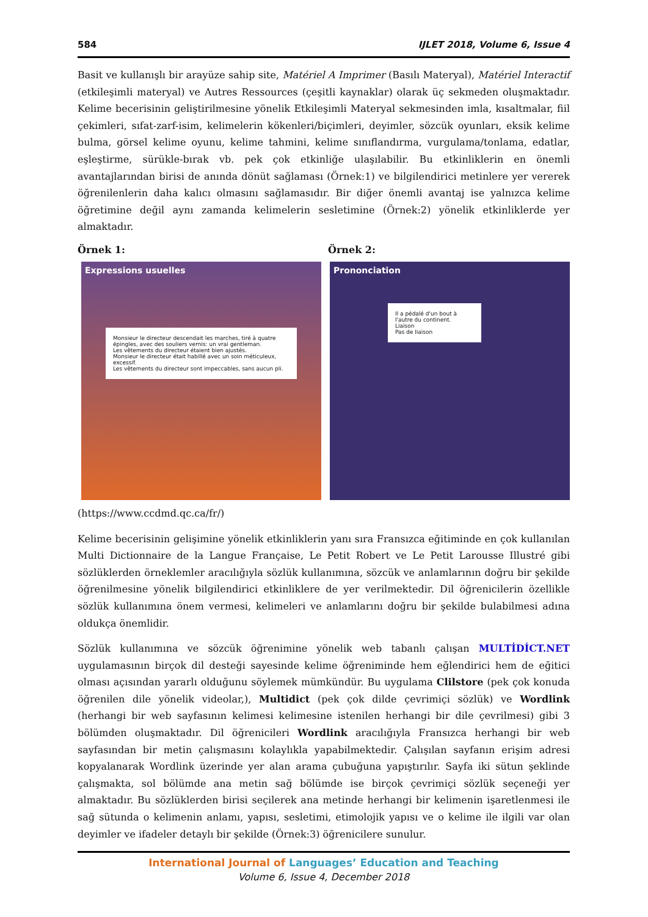584 IJLET 2018, Volume 6, Issue 4
Basit ve kullanışlı bir arayüze sahip site, Matériel A Imprimer (Basılı Materyal), Matériel Interactif (etkileşimli materyal) ve Autres Ressources (çeşitli kaynaklar) olarak üç sekmeden oluşmaktadır. Kelime becerisinin geliştirilmesine yönelik Etkileşimli Materyal sekmesinden imla, kısaltmalar, fiil çekimleri, sıfat-zarf-isim, kelimelerin kökenleri/biçimleri, deyimler, sözcük oyunları, eksik kelime bulma, görsel kelime oyunu, kelime tahmini, kelime sınıflandırma, vurgulama/tonlama, edatlar, eşleştirme, sürükle-bırak vb. pek çok etkinliğe ulaşılabilir. Bu etkinliklerin en önemli avantajlarından birisi de anında dönüt sağlaması (Örnek:1) ve bilgilendirici metinlere yer vererek öğrenilenlerin daha kalıcı olmasını sağlamasıdır. Bir diğer önemli avantaj ise yalnızca kelime öğretimine değil aynı zamanda kelimelerin sesletimine (Örnek:2) yönelik etkinliklerde yer almaktadır.
Örnek 1: Örnek 2:
Expressions usuelles
Monsieur le directeur descendait les marches, tiré à quatre épingles, avec des souliers vernis: un vrai gentleman.
Les vêtements du directeur étaient bien ajustés.
Monsieur le directeur était habillé avec un soin méticuleux, excessif.
Les vêtements du directeur sont impeccables, sans aucun pli.
Prononciation
Il a pédalé d'un bout à l'autre du continent.
Liaison
Pas de liaison
(https://www.ccdmd.qc.ca/fr/)
Kelime becerisinin gelişimine yönelik etkinliklerin yanı sıra Fransızca eğitiminde en çok kullanılan Multi Dictionnaire de la Langue Française, Le Petit Robert ve Le Petit Larousse Illustré gibi sözlüklerden örneklemler aracılığıyla sözlük kullanımına, sözcük ve anlamlarının doğru bir şekilde öğrenilmesine yönelik bilgilendirici etkinliklere de yer verilmektedir. Dil öğrenicilerin özellikle sözlük kullanımına önem vermesi, kelimeleri ve anlamlarını doğru bir şekilde bulabilmesi adına oldukça önemlidir.
Sözlük kullanımına ve sözcük öğrenimine yönelik web tabanlı çalışan MULTİDİCT.NET uygulamasının birçok dil desteği sayesinde kelime öğreniminde hem eğlendirici hem de eğitici olması açısından yararlı olduğunu söylemek mümkündür. Bu uygulama Clilstore (pek çok konuda öğrenilen dile yönelik videolar,), Multidict (pek çok dilde çevrimiçi sözlük) ve Wordlink (herhangi bir web sayfasının kelimesi kelimesine istenilen herhangi bir dile çevrilmesi) gibi 3 bölümden oluşmaktadır. Dil öğrenicileri Wordlink aracılığıyla Fransızca herhangi bir web sayfasından bir metin çalışmasını kolaylıkla yapabilmektedir. Çalışılan sayfanın erişim adresi kopyalanarak Wordlink üzerinde yer alan arama çubuğuna yapıştırılır. Sayfa iki sütun şeklinde çalışmakta, sol bölümde ana metin sağ bölümde ise birçok çevrimiçi sözlük seçeneği yer almaktadır. Bu sözlüklerden birisi seçilerek ana metinde herhangi bir kelimenin işaretlenmesi ile sağ sütunda o kelimenin anlamı, yapısı, sesletimi, etimolojik yapısı ve o kelime ile ilgili var olan deyimler ve ifadeler detaylı bir şekilde (Örnek:3) öğrenicilere sunulur.
International Journal of Languages’ Education and Teaching
Volume 6, Issue 4, December 2018